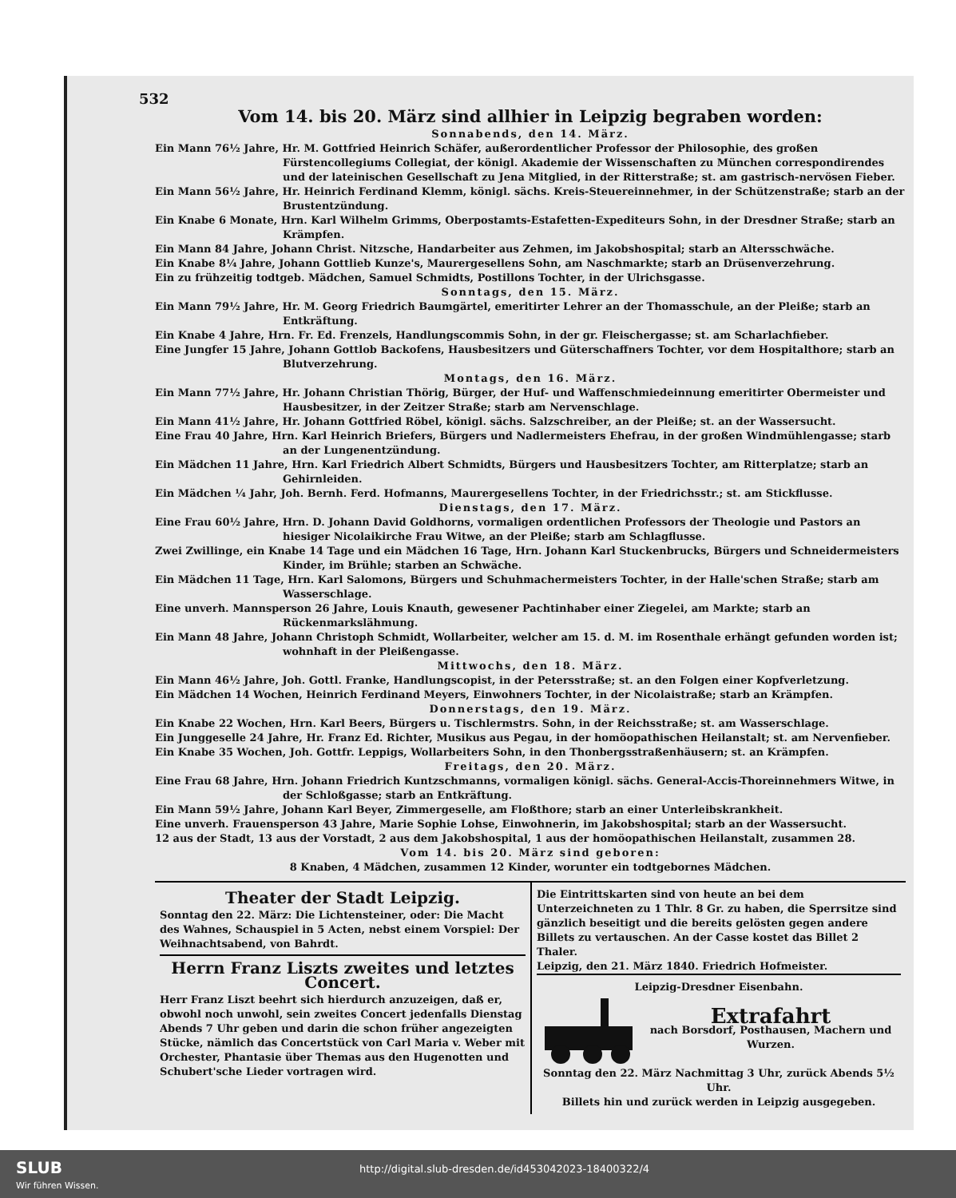532
Vom 14. bis 20. März sind allhier in Leipzig begraben worden:
Sonnabends, den 14. März.
Ein Mann 76½ Jahre, Hr. M. Gottfried Heinrich Schäfer, außerordentlicher Professor der Philosophie, des großen Fürstencollegiums Collegiat, der königl. Akademie der Wissenschaften zu München correspondirendes und der lateinischen Gesellschaft zu Jena Mitglied, in der Ritterstraße; st. am gastrisch-nervösen Fieber.
Ein Mann 56½ Jahre, Hr. Heinrich Ferdinand Klemm, königl. sächs. Kreis-Steuereinnehmer, in der Schützenstraße; starb an der Brustentzündung.
Ein Knabe 6 Monate, Hrn. Karl Wilhelm Grimms, Oberpostamts-Estafetten-Expediteurs Sohn, in der Dresdner Straße; starb an Krämpfen.
Ein Mann 84 Jahre, Johann Christ. Nitzsche, Handarbeiter aus Zehmen, im Jakobshospital; starb an Altersschwäche.
Ein Knabe 8¼ Jahre, Johann Gottlieb Kunze's, Maurergesellens Sohn, am Naschmarkte; starb an Drüsenverzehrung.
Ein zu frühzeitig todtgeb. Mädchen, Samuel Schmidts, Postillons Tochter, in der Ulrichsgasse.
Sonntags, den 15. März.
Ein Mann 79½ Jahre, Hr. M. Georg Friedrich Baumgärtel, emeritirter Lehrer an der Thomasschule, an der Pleiße; starb an Entkräftung.
Ein Knabe 4 Jahre, Hrn. Fr. Ed. Frenzels, Handlungscommis Sohn, in der gr. Fleischergasse; st. am Scharlachfieber.
Eine Jungfer 15 Jahre, Johann Gottlob Backofens, Hausbesitzers und Güterschaffners Tochter, vor dem Hospitalthore; starb an Blutverzehrung.
Montags, den 16. März.
Ein Mann 77½ Jahre, Hr. Johann Christian Thörig, Bürger, der Huf- und Waffenschmiedeinnung emeritirter Obermeister und Hausbesitzer, in der Zeitzer Straße; starb am Nervenschlage.
Ein Mann 41½ Jahre, Hr. Johann Gottfried Röbel, königl. sächs. Salzschreiber, an der Pleiße; st. an der Wassersucht.
Eine Frau 40 Jahre, Hrn. Karl Heinrich Briefers, Bürgers und Nadlermeisters Ehefrau, in der großen Windmühlengasse; starb an der Lungenentzündung.
Ein Mädchen 11 Jahre, Hrn. Karl Friedrich Albert Schmidts, Bürgers und Hausbesitzers Tochter, am Ritterplatze; starb an Gehirnleiden.
Ein Mädchen ¼ Jahr, Joh. Bernh. Ferd. Hofmanns, Maurergesellens Tochter, in der Friedrichsstr.; st. am Stickflusse.
Dienstags, den 17. März.
Eine Frau 60½ Jahre, Hrn. D. Johann David Goldhorns, vormaligen ordentlichen Professors der Theologie und Pastors an hiesiger Nicolaikirche Frau Witwe, an der Pleiße; starb am Schlagflusse.
Zwei Zwillinge, ein Knabe 14 Tage und ein Mädchen 16 Tage, Hrn. Johann Karl Stuckenbrucks, Bürgers und Schneidermeisters Kinder, im Brühle; starben an Schwäche.
Ein Mädchen 11 Tage, Hrn. Karl Salomons, Bürgers und Schuhmachermeisters Tochter, in der Halle'schen Straße; starb am Wasserschlage.
Eine unverh. Mannsperson 26 Jahre, Louis Knauth, gewesener Pachtinhaber einer Ziegelei, am Markte; starb an Rückenmarkslähmung.
Ein Mann 48 Jahre, Johann Christoph Schmidt, Wollarbeiter, welcher am 15. d. M. im Rosenthale erhängt gefunden worden ist; wohnhaft in der Pleißengasse.
Mittwochs, den 18. März.
Ein Mann 46½ Jahre, Joh. Gottl. Franke, Handlungscopist, in der Petersstraße; st. an den Folgen einer Kopfverletzung.
Ein Mädchen 14 Wochen, Heinrich Ferdinand Meyers, Einwohners Tochter, in der Nicolaistraße; starb an Krämpfen.
Donnerstags, den 19. März.
Ein Knabe 22 Wochen, Hrn. Karl Beers, Bürgers u. Tischlermstrs. Sohn, in der Reichsstraße; st. am Wasserschlage.
Ein Junggeselle 24 Jahre, Hr. Franz Ed. Richter, Musikus aus Pegau, in der homöopathischen Heilanstalt; st. am Nervenfieber.
Ein Knabe 35 Wochen, Joh. Gottfr. Leppigs, Wollarbeiters Sohn, in den Thonbergsstraßenhäusern; st. an Krämpfen.
Freitags, den 20. März.
Eine Frau 68 Jahre, Hrn. Johann Friedrich Kuntzschmanns, vormaligen königl. sächs. General-Accis-Thoreinnehmers Witwe, in der Schloßgasse; starb an Entkräftung.
Ein Mann 59½ Jahre, Johann Karl Beyer, Zimmergeselle, am Floßthore; starb an einer Unterleibskrankheit.
Eine unverh. Frauensperson 43 Jahre, Marie Sophie Lohse, Einwohnerin, im Jakobshospital; starb an der Wassersucht.
12 aus der Stadt, 13 aus der Vorstadt, 2 aus dem Jakobshospital, 1 aus der homöopathischen Heilanstalt, zusammen 28.
Vom 14. bis 20. März sind geboren:
8 Knaben, 4 Mädchen, zusammen 12 Kinder, worunter ein todtgebornes Mädchen.
Theater der Stadt Leipzig.
Sonntag den 22. März: Die Lichtensteiner, oder: Die Macht des Wahnes, Schauspiel in 5 Acten, nebst einem Vorspiel: Der Weihnachtsabend, von Bahrdt.
Herrn Franz Liszts zweites und letztes Concert.
Herr Franz Liszt beehrt sich hierdurch anzuzeigen, daß er, obwohl noch unwohl, sein zweites Concert jedenfalls Dienstag Abends 7 Uhr geben und darin die schon früher angezeigten Stücke, nämlich das Concertstück von Carl Maria v. Weber mit Orchester, Phantasie über Themas aus den Hugenotten und Schubert'sche Lieder vortragen wird.
Die Eintrittskarten sind von heute an bei dem Unterzeichneten zu 1 Thlr. 8 Gr. zu haben, die Sperrsitze sind gänzlich beseitigt und die bereits gelösten gegen andere Billets zu vertauschen. An der Casse kostet das Billet 2 Thaler.
Leipzig, den 21. März 1840. Friedrich Hofmeister.
Leipzig-Dresdner Eisenbahn.
Extrafahrt
nach Borsdorf, Posthausen, Machern und Wurzen.
Sonntag den 22. März Nachmittag 3 Uhr, zurück Abends 5½ Uhr.
Billets hin und zurück werden in Leipzig ausgegeben.
SLUB
Wir führen Wissen.
http://digital.slub-dresden.de/id453042023-18400322/4